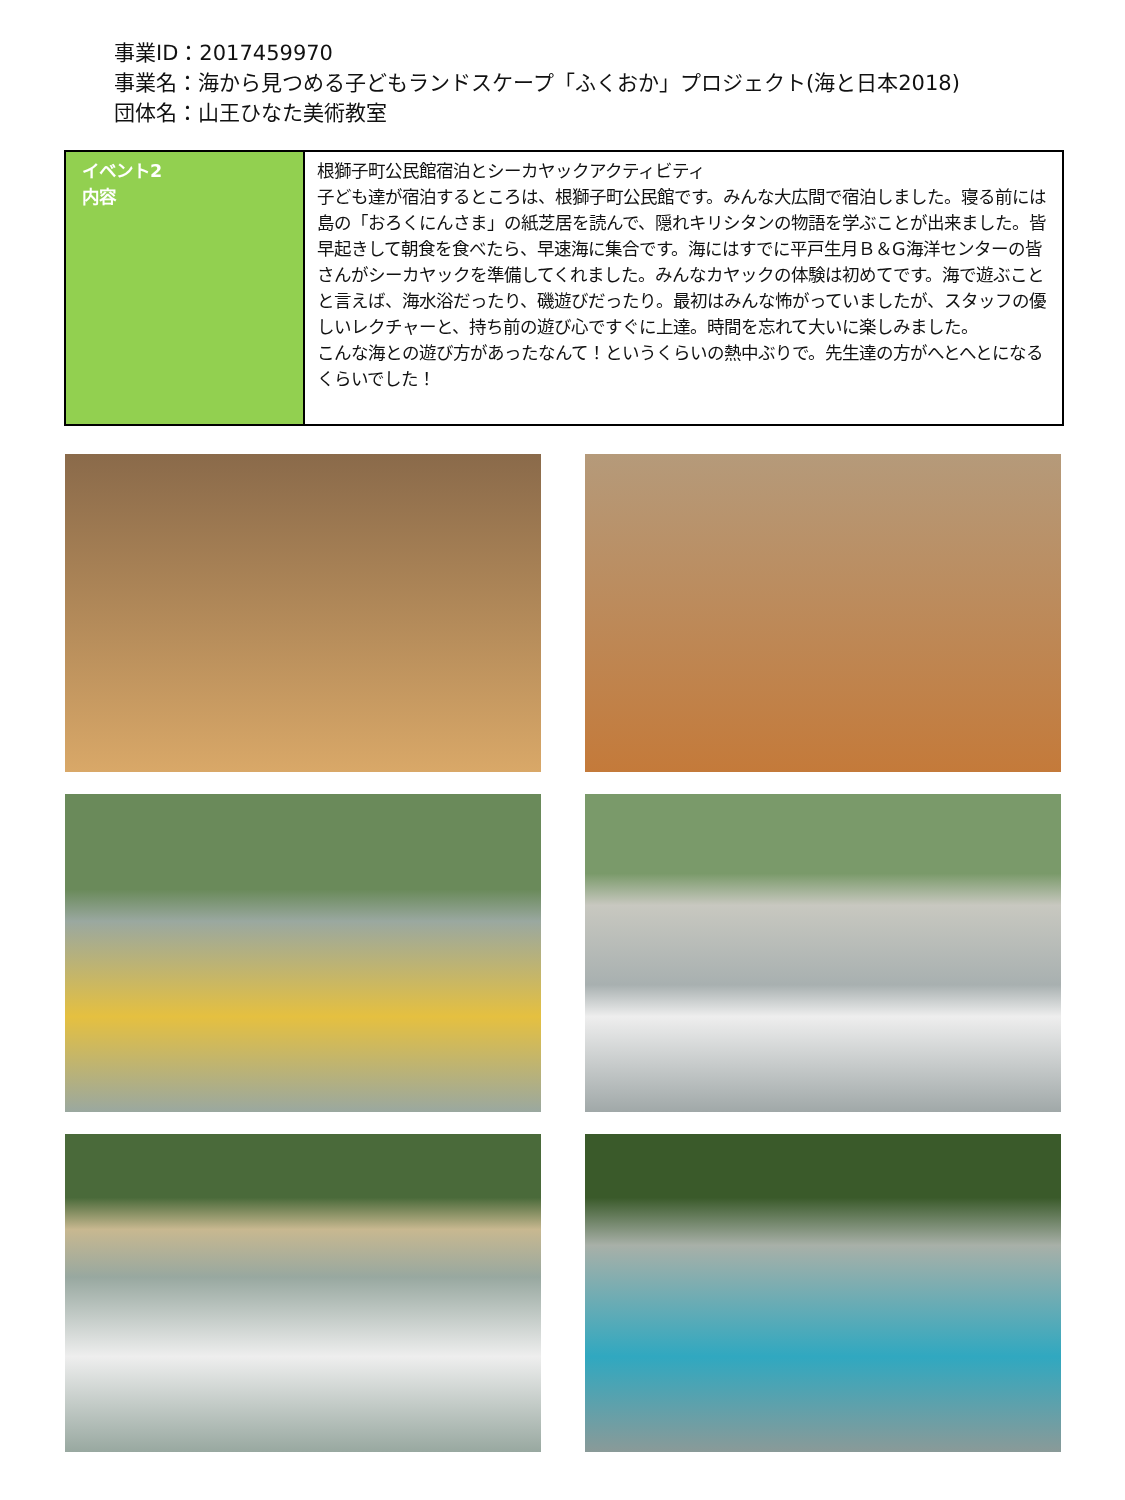事業ID：2017459970
事業名：海から見つめる子どもランドスケープ「ふくおか」プロジェクト(海と日本2018)
団体名：山王ひなた美術教室
| イベント2 内容 | 根獅子町公民館宿泊とシーカヤックアクティビティ 子ども達が宿泊するところは、根獅子町公民館です。みんな大広間で宿泊しました。寝る前には島の「おろくにんさま」の紙芝居を読んで、隠れキリシタンの物語を学ぶことが出来ました。皆早起きして朝食を食べたら、早速海に集合です。海にはすでに平戸生月Ｂ＆G海洋センターの皆さんがシーカヤックを準備してくれました。みんなカヤックの体験は初めてです。海で遊ぶことと言えば、海水浴だったり、磯遊びだったり。最初はみんな怖がっていましたが、スタッフの優しいレクチャーと、持ち前の遊び心ですぐに上達。時間を忘れて大いに楽しみました。 こんな海との遊び方があったなんて！というくらいの熱中ぶりで。先生達の方がへとへとになるくらいでした！ |